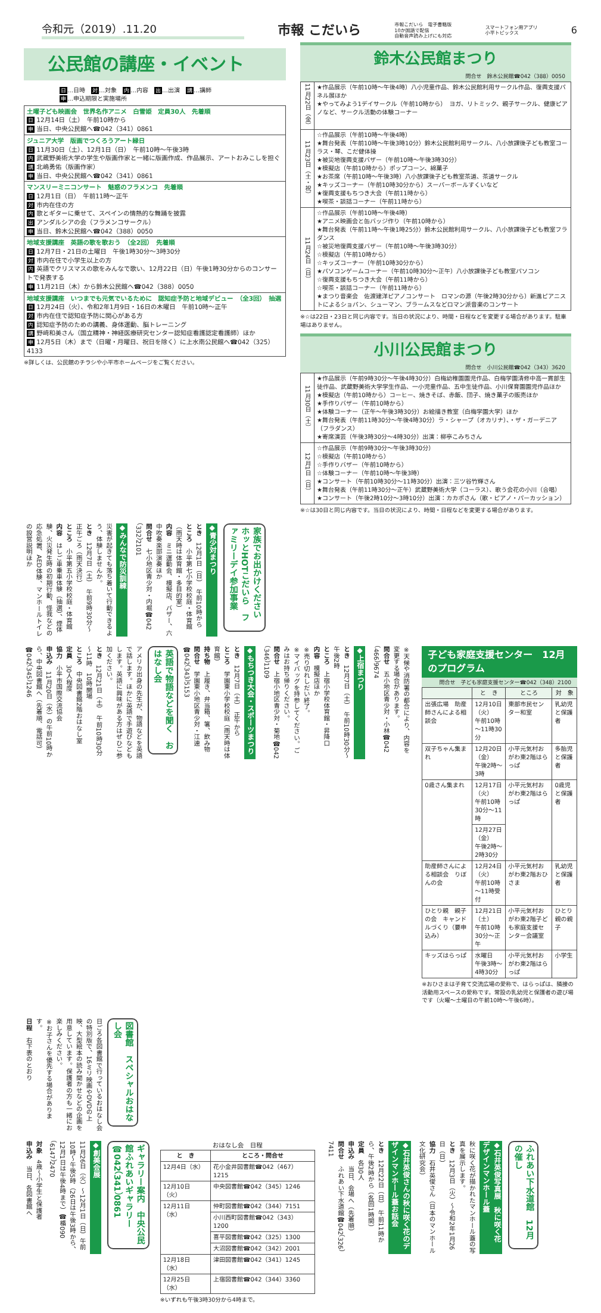令和元（2019）.11.20
市報 こだいら
市報こだいら　電子書籍版
10か国語で配信
自動音声読み上げにも対応
スマートフォン用アプリ
小平トピックス
6
公民館の講座・イベント
日…日時　対…対象　内…内容　出…出演　講…講師
申…申込期限と実施場所
土曜子ども映画会　世界名作アニメ　白雪姫　定員30人　先着順
日 12月14日（土）　午前10時から
申 当日、中央公民館へ☎042（341）0861
ジュニア大学　版画でつくろうアート緑日
日 11月30日（土）、12月1日（日）　午前10時～午後3時
内 武蔵野美術大学の学生や版画作家と一緒に版画作成、作品展示、アートおみこしを担ぐ
講 北嶋勇佑（版画作家）
申 当日、中央公民館へ☎042（341）0861
マンスリーミニコンサート　魅惑のフラメンコ　先着順
日 12月1日（日）　午前11時～正午
対 市内在住の方
内 歌とギターに乗せて、スペインの情熱的な舞踊を披露
出 アンダルシアの会（フラメンコサークル）
申 当日、鈴木公民館へ☎042（388）0050
地域支援講座　英語の歌を歌おう　（全2回）　先着順
日 12月7日・21日の土曜日　午後1時30分～3時30分
対 市内在住で小学生以上の方
内 英語でクリスマスの歌をみんなで歌い、12月22日（日）午後1時30分からのコンサートで発表する
申 11月21日（木）から鈴木公民館へ☎042（388）0050
地域支援講座　いつまでも元気でいるために　認知症予防と地域デビュー　（全3回）　抽選
日 12月24日（火）、令和2年1月9日・16日の木曜日　午前10時～正午
対 市内在住で認知症予防に関心がある方
内 認知症予防のための講義、身体運動、脳トレーニング
講 野﨑和美さん（国立精神・神経医療研究センター認知症看護認定看護師）ほか
申 12月5日（木）まで（日曜・月曜日、祝日を除く）に上水南公民館へ☎042（325）4133
※詳しくは、公民館のチラシや小平市ホームページをご覧ください。
鈴木公民館まつり
問合せ　鈴木公民館☎042（388）0050
| 11月22日（金） | ★作品展示（午前10時～午後4時）八小児童作品、鈴木公民館利用サークル作品、復興支援パネル展ほか ★やってみよう1デイサークル（午前10時から） ヨガ、リトミック、親子サークル、健康ピアノなど、サークル活動の体験コーナー |
| 11月23日（土・祝） | ☆作品展示（午前10時～午後4時） ★舞台発表（午前10時～午後3時10分）鈴木公民館利用サークル、八小放課後子ども教室コーラス・琴、こだ健体操 ★被災地復興支援バザー（午前10時～午後3時30分） ★模擬店（午前10時から）ポップコーン、綿菓子 ★お茶席（午前10時～午後3時）八小放課後子ども教室茶道、茶道サークル ★キッズコーナー（午前10時30分から）スーパーボールすくいなど ★復興支援もちつき大会（午前11時から） ★喫茶・談話コーナー（午前11時から） |
| 11月24日（日） | ☆作品展示（午前10時～午後4時） ★アニメ映画会と缶バッジ作り（午前10時から） ★舞台発表（午前11時～午後1時25分）鈴木公民館利用サークル、八小放課後子ども教室フラダンス ☆被災地復興支援バザー（午前10時～午後3時30分） ☆模擬店（午前10時から） ☆キッズコーナー（午前10時30分から） ★パソコンゲームコーナー（午前10時30分～正午）八小放課後子ども教室パソコン ☆復興支援もちつき大会（午前11時から） ☆喫茶・談話コーナー（午前11時から） ★まつり音楽会 佐渡建洋ピアノコンサート ロマンの源（午後2時30分から）新進ピアニストによるショパン、シューマン、ブラームスなどロマン派音楽のコンサート |
※☆は22日・23日と同じ内容です。当日の状況により、時間・日程などを変更する場合があります。駐車場はありません。
小川公民館まつり
問合せ　小川公民館☎042（343）3620
| 11月30日（土） | ★作品展示（午前9時30分～午後4時30分）白梅幼稚園園児作品、白梅学園清修中高一貫部生徒作品、武蔵野美術大学学生作品、一小児童作品、五中生徒作品、小川保育園園児作品ほか ★模擬店（午前10時から）コーヒー、焼きそば、赤飯、団子、焼き菓子の販売ほか ★手作りバザー（午前10時から） ★体験コーナー（正午～午後3時30分）お絵描き教室（白梅学園大学）ほか ★舞台発表（午前11時30分～午後4時30分）ラ・シャープ（オカリナ）、・ザ・ガーデニア（フラダンス） ★寄席演芸（午後3時30分～4時30分）出演：柳亭こみちさん |
| 12月1日（日） | ☆作品展示（午前9時30分～午後3時30分） ☆模擬店（午前10時から） ☆手作りバザー（午前10時から） ☆体験コーナー（午前10時～午後3時） ★コンサート（午前10時30分～11時30分）出演：三ツ谷竹輝さん ★舞台発表（午前11時30分～正午）武蔵野美術大学（コーラス）、歌う会花の小川（合唱） ★コンサート（午後2時10分～3時10分）出演：カカポさん（歌・ピアノ・パーカッション） |
※☆は30日と同じ内容です。当日の状況により、時間・日程などを変更する場合があります。
家族でお出かけください　ホッとHOTこだいら　ファミリーデイ参加事業
◆青少対まつり
とき　12月1日（日）　午前10時から
ところ　小平第七小学校校庭・体育館（雨天時は体育館・多目的室）
内容　ミニ運動会、模擬店、バザー、六中吹奏楽部演奏ほか
問合せ　七小地区青少対・内堀☎042（332）2101
◆みんなで防災訓練
災害が起きても落ち着いて行動できるよう、体験しませんか。
とき　12月7日（土）　午前9時30分～正午ごろ（雨天決行）
ところ　小平第五小学校校庭・体育館
内容　はしご車乗車体験（抽選）、煙体験、火災発生時の初期行動、怪我などの応急処置、AED体験、マンホールトイレの設営説明ほか
※天候や消防署の都合により、内容を変更する場合があります。
問合せ　五小地区青少対・小林☎042（466）9674
◆上宿まつり
とき　12月7日（土）　午前10時30分～午後2時
ところ　上宿小学校体育館・昇降口
内容　模擬店ほか
※売り切れしだい終了。
※マイバッグを持参してください。ごみはお持ち帰りください。
問合せ　上宿小地区青少対・菊地☎042（346）1109
◆もちつき大会・スポーツまつり
とき　12月7日（土）　正午から
ところ　学園東小学校校庭（雨天時は体育館）
持ち物　上履き、弁当箱、箸、飲み物
問合せ　学園東小地区青少対・江連☎042（343）5153
英語で物語などを聞く　おはなし会
アメリカ出身の先生が、物語などを英語で話します。ほかに英語で手遊びなどもします。英語に興味がある方はぜひご参加ください。
とき　12月21日（土）　午前10時30分～11時　10時開場
ところ　中央図書館2階おはなし室
定員　30人程度
協力　小平市国際交流協会
申込み　11月20日（水）の午前10時から、中央図書館へ（先着順、電話可）☎042（345）1246
子ども家庭支援センター　12月のプログラム
問合せ　子ども家庭支援センター☎042（348）2100
| | と き | ところ | 対 象 |
| --- | --- | --- | --- |
| 出張広場 助産師さんによる相談会 | 12月10日（火） 午前10時～11時30分 | 東部市民センター和室 | 乳幼児と保護者 |
| 双子ちゃん集まれ | 12月20日（金） 午後2時～3時 | 小平元気村おがわ東2階はらっぱ | 多胎児と保護者 |
| 0歳さん集まれ | 12月17日（火） 午前10時30分～11時 | 小平元気村おがわ東2階はらっぱ | 0歳児と保護者 |
| | 12月27日（金） 午後2時～2時30分 | | |
| 助産師さんによる相談会 りぼんの会 | 12月24日（火） 午前10時～11時受付 | 小平元気村おがわ東2階おひさま | 乳幼児と保護者 |
| ひとり親 親子の会 キャンドルづくり（要申込み） | 12月21日（土） 午前10時30分～正午 | 小平元気村おがわ東2階子ども家庭支援センター会議室 | ひとり親の親子 |
| キッズはらっぱ | 水曜日 午後3時～4時30分 | 小平元気村おがわ東2階はらっぱ | 小学生 |
※おひさまは子育て交流広場の愛称で、はらっぱは、隣接の活動用スペースの愛称です。常設の乳幼児と保護者の遊び場です（火曜～土曜日の午前10時～午後6時）。
図書館　スペシャルおはなし会
日ごろ各図書館で行っているおはなし会の特別版で、16ミリ映画やDVDの上映、大型絵本の読み聞かせなどの企画を用意しています。保護者の方も一緒にお楽しみください。
※お子さんを優先する場合があります。
日程　右下表のとおり
ギャラリー案内　中央公民館ふれあいギャラリー☎042（341）0861
◆創美会展
11月26日（火）～12月1日（日）午前10時～午後5時（26日は午後3時から、12月1日は午後4時まで）☎楯090（6147）2470
対象　4歳～小学生と保護者
申込み　当日、各図書館へ
おはなし会　日程
| と き | ところ・問合せ |
| --- | --- |
| 12月4日（水） | 花小金井図書館☎042（467）1215 |
| 12月10日（火） | 中央図書館☎042（345）1246 |
| 12月11日（水） | 仲町図書館☎042（344）7151 |
| | 小川西町図書館☎042（343）1200 |
| | 喜平図書館☎042（325）1300 |
| | 大沼図書館☎042（342）2001 |
| 12月18日（水） | 津田図書館☎042（341）1245 |
| 12月25日（水） | 上宿図書館☎042（344）3360 |
※いずれも午後3時30分から4時まで。
ふれあい下水道館　12月の催し
◆石井英俊写真展　秋に咲く花　デザインマンホール蓋
秋に咲く花が描かれたマンホール蓋の写真を展示します。
とき　12月3日（火）～令和2年1月26日（日）
協力　石井英俊さん（日本のマンホール文化研究会）
◆石井英俊さんの秋に咲く花のデザインマンホール蓋お話会
とき　12月22日（日）　午前11時から、午後2時から（各回1時間）
定員　各30人
申込み　当日、会場へ（先着順）
問合せ　ふれあい下水道館☎042（326）7411